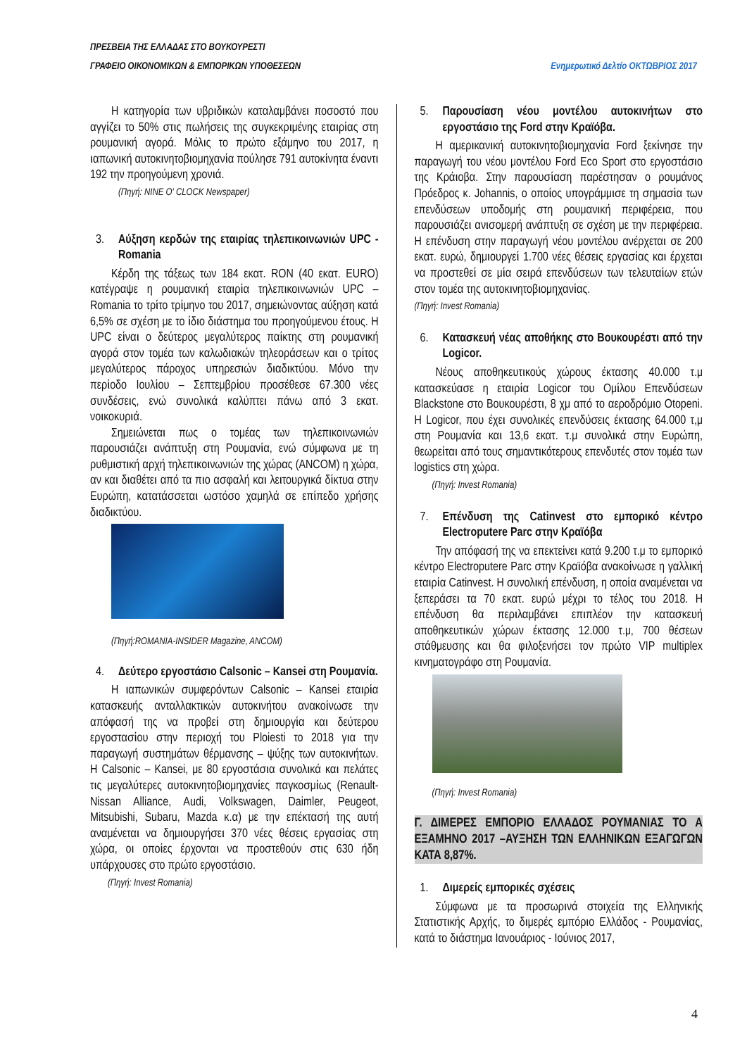ΠΡΕΣΒΕΙΑ ΤΗΣ ΕΛΛΑΔΑΣ ΣΤΟ ΒΟΥΚΟΥΡΕΣΤΙ
ΓΡΑΦΕΙΟ ΟΙΚΟΝΟΜΙΚΩΝ & ΕΜΠΟΡΙΚΩΝ ΥΠΟΘΕΣΕΩΝ Ενημερωτικό Δελτίο ΟΚΤΩΒΡΙΟΣ 2017
Η κατηγορία των υβριδικών καταλαμβάνει ποσοστό που αγγίζει το 50% στις πωλήσεις της συγκεκριμένης εταιρίας στη ρουμανική αγορά. Μόλις το πρώτο εξάμηνο του 2017, η ιαπωνική αυτοκινητοβιομηχανία πούλησε 791 αυτοκίνητα έναντι 192 την προηγούμενη χρονιά.
(Πηγή: NINE O' CLOCK Newspaper)
3. Αύξηση κερδών της εταιρίας τηλεπικοινωνιών UPC - Romania
Κέρδη της τάξεως των 184 εκατ. RON (40 εκατ. EURO) κατέγραψε η ρουμανική εταιρία τηλεπικοινωνιών UPC – Romania το τρίτο τρίμηνο του 2017, σημειώνοντας αύξηση κατά 6,5% σε σχέση με το ίδιο διάστημα του προηγούμενου έτους. Η UPC είναι ο δεύτερος μεγαλύτερος παίκτης στη ρουμανική αγορά στον τομέα των καλωδιακών τηλεοράσεων και ο τρίτος μεγαλύτερος πάροχος υπηρεσιών διαδικτύου. Μόνο την περίοδο Ιουλίου – Σεπτεμβρίου προσέθεσε 67.300 νέες συνδέσεις, ενώ συνολικά καλύπτει πάνω από 3 εκατ. νοικοκυριά.
Σημειώνεται πως ο τομέας των τηλεπικοινωνιών παρουσιάζει ανάπτυξη στη Ρουμανία, ενώ σύμφωνα με τη ρυθμιστική αρχή τηλεπικοινωνιών της χώρας (ANCOM) η χώρα, αν και διαθέτει από τα πιο ασφαλή και λειτουργικά δίκτυα στην Ευρώπη, κατατάσσεται ωστόσο χαμηλά σε επίπεδο χρήσης διαδικτύου.
(Πηγή:ROMANIA-INSIDER Magazine, ANCOM)
4. Δεύτερο εργοστάσιο Calsonic – Kansei στη Ρουμανία.
Η ιαπωνικών συμφερόντων Calsonic – Kansei εταιρία κατασκευής ανταλλακτικών αυτοκινήτου ανακοίνωσε την απόφασή της να προβεί στη δημιουργία και δεύτερου εργοστασίου στην περιοχή του Ploiesti το 2018 για την παραγωγή συστημάτων θέρμανσης – ψύξης των αυτοκινήτων. Η Calsonic – Kansei, με 80 εργοστάσια συνολικά και πελάτες τις μεγαλύτερες αυτοκινητοβιομηχανίες παγκοσμίως (Renault-Nissan Alliance, Audi, Volkswagen, Daimler, Peugeot, Mitsubishi, Subaru, Mazda κ.α) με την επέκτασή της αυτή αναμένεται να δημιουργήσει 370 νέες θέσεις εργασίας στη χώρα, οι οποίες έρχονται να προστεθούν στις 630 ήδη υπάρχουσες στο πρώτο εργοστάσιο.
(Πηγή: Invest Romania)
5. Παρουσίαση νέου μοντέλου αυτοκινήτων στο εργοστάσιο της Ford στην Κραϊόβα.
Η αμερικανική αυτοκινητοβιομηχανία Ford ξεκίνησε την παραγωγή του νέου μοντέλου Ford Eco Sport στο εργοστάσιο της Κράιοβα. Στην παρουσίαση παρέστησαν ο ρουμάνος Πρόεδρος κ. Johannis, ο οποίος υπογράμμισε τη σημασία των επενδύσεων υποδομής στη ρουμανική περιφέρεια, που παρουσιάζει ανισομερή ανάπτυξη σε σχέση με την περιφέρεια. Η επένδυση στην παραγωγή νέου μοντέλου ανέρχεται σε 200 εκατ. ευρώ, δημιουργεί 1.700 νέες θέσεις εργασίας και έρχεται να προστεθεί σε μία σειρά επενδύσεων των τελευταίων ετών στον τομέα της αυτοκινητοβιομηχανίας.
(Πηγή: Invest Romania)
6. Κατασκευή νέας αποθήκης στο Βουκουρέστι από την Logicor.
Νέους αποθηκευτικούς χώρους έκτασης 40.000 τ.μ κατασκεύασε η εταιρία Logicor του Ομίλου Επενδύσεων Blackstone στο Βουκουρέστι, 8 χμ από το αεροδρόμιο Otopeni. Η Logicor, που έχει συνολικές επενδύσεις έκτασης 64.000 τ,μ στη Ρουμανία και 13,6 εκατ. τ.μ συνολικά στην Ευρώπη, θεωρείται από τους σημαντικότερους επενδυτές στον τομέα των logistics στη χώρα.
(Πηγή: Invest Romania)
7. Επένδυση της Catinvest στο εμπορικό κέντρο Electroputere Parc στην Κραϊόβα
Την απόφασή της να επεκτείνει κατά 9.200 τ.μ το εμπορικό κέντρο Electroputere Parc στην Κραϊόβα ανακοίνωσε η γαλλική εταιρία Catinvest. Η συνολική επένδυση, η οποία αναμένεται να ξεπεράσει τα 70 εκατ. ευρώ μέχρι το τέλος του 2018. Η επένδυση θα περιλαμβάνει επιπλέον την κατασκευή αποθηκευτικών χώρων έκτασης 12.000 τ.μ, 700 θέσεων στάθμευσης και θα φιλοξενήσει τον πρώτο VIP multiplex κινηματογράφο στη Ρουμανία.
(Πηγή: Invest Romania)
Γ. ΔΙΜΕΡΕΣ ΕΜΠΟΡΙΟ ΕΛΛΑΔΟΣ ΡΟΥΜΑΝΙΑΣ ΤΟ Α ΕΞΑΜΗΝΟ 2017 –ΑΥΞΗΣΗ ΤΩΝ ΕΛΛΗΝΙΚΩΝ ΕΞΑΓΩΓΩΝ ΚΑΤΑ 8,87%.
1. Διμερείς εμπορικές σχέσεις
Σύμφωνα με τα προσωρινά στοιχεία της Ελληνικής Στατιστικής Αρχής, το διμερές εμπόριο Ελλάδος - Ρουμανίας, κατά το διάστημα Ιανουάριος - Ιούνιος 2017,
4